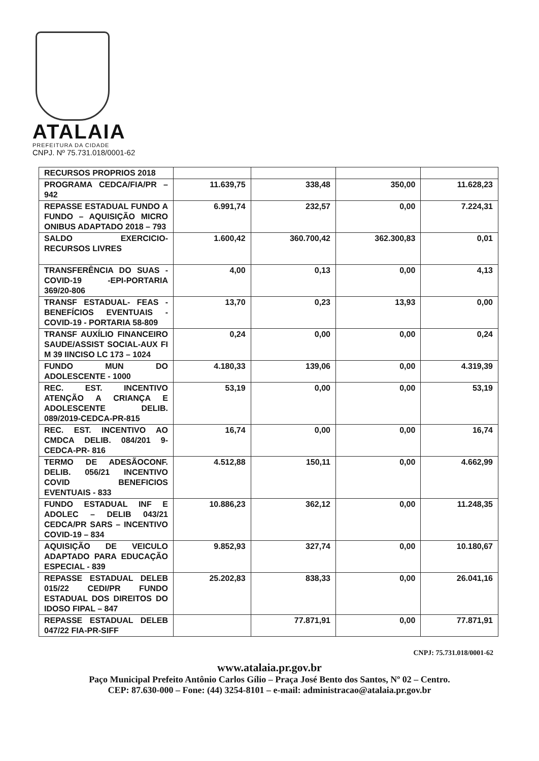ATALAIA
PREFEITURA DA CIDADE
CNPJ. Nº 75.731.018/0001-62
| RECURSOS PROPRIOS 2018 | | | | |
| PROGRAMA CEDCA/FIA/PR – 942 | 11.639,75 | 338,48 | 350,00 | 11.628,23 |
| REPASSE ESTADUAL FUNDO A FUNDO – AQUISIÇÃO MICRO ONIBUS ADAPTADO 2018 – 793 | 6.991,74 | 232,57 | 0,00 | 7.224,31 |
| SALDO EXERCICIO-RECURSOS LIVRES | 1.600,42 | 360.700,42 | 362.300,83 | 0,01 |
| TRANSFERÊNCIA DO SUAS -COVID-19 -EPI-PORTARIA 369/20-806 | 4,00 | 0,13 | 0,00 | 4,13 |
| TRANSF ESTADUAL- FEAS - BENEFÍCIOS EVENTUAIS - COVID-19 - PORTARIA 58-809 | 13,70 | 0,23 | 13,93 | 0,00 |
| TRANSF AUXÍLIO FINANCEIRO SAUDE/ASSIST SOCIAL-AUX FI M 39 IINCISO LC 173 – 1024 | 0,24 | 0,00 | 0,00 | 0,24 |
| FUNDO MUN DO ADOLESCENTE - 1000 | 4.180,33 | 139,06 | 0,00 | 4.319,39 |
| REC. EST. INCENTIVO ATENÇÃO A CRIANÇA E ADOLESCENTE DELIB. 089/2019-CEDCA-PR-815 | 53,19 | 0,00 | 0,00 | 53,19 |
| REC. EST. INCENTIVO AO CMDCA DELIB. 084/201 9-CEDCA-PR- 816 | 16,74 | 0,00 | 0,00 | 16,74 |
| TERMO DE ADESÃOCONF. DELIB. 056/21 INCENTIVO COVID BENEFICIOS EVENTUAIS - 833 | 4.512,88 | 150,11 | 0,00 | 4.662,99 |
| FUNDO ESTADUAL INF E ADOLEC – DELIB 043/21 CEDCA/PR SARS – INCENTIVO COVID-19 – 834 | 10.886,23 | 362,12 | 0,00 | 11.248,35 |
| AQUISIÇÃO DE VEICULO ADAPTADO PARA EDUCAÇÃO ESPECIAL - 839 | 9.852,93 | 327,74 | 0,00 | 10.180,67 |
| REPASSE ESTADUAL DELEB 015/22 CEDI/PR FUNDO ESTADUAL DOS DIREITOS DO IDOSO FIPAL – 847 | 25.202,83 | 838,33 | 0,00 | 26.041,16 |
| REPASSE ESTADUAL DELEB 047/22 FIA-PR-SIFF | | 77.871,91 | 0,00 | 77.871,91 |
CNPJ: 75.731.018/0001-62
www.atalaia.pr.gov.br
Paço Municipal Prefeito Antônio Carlos Gílio – Praça José Bento dos Santos, Nº 02 – Centro.
CEP: 87.630-000 – Fone: (44) 3254-8101 – e-mail: administracao@atalaia.pr.gov.br